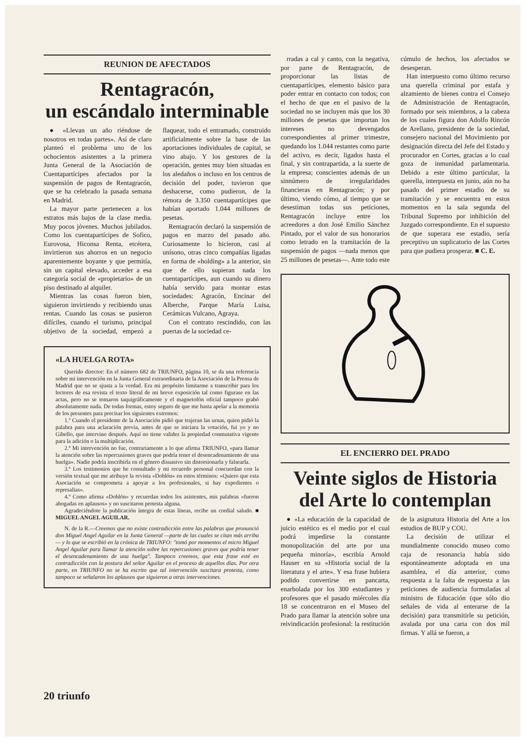REUNION DE AFECTADOS
Rentagracón,
un escándalo interminable
● «Llevan un año riéndose de nosotros en todas partes». Así de claro planteó el problema uno de los ochocientos asistentes a la primera Junta General de la Asociación de Cuentapartícipes afectados por la suspensión de pagos de Rentagracón, que se ha celebrado la pasada semana en Madrid.
La mayor parte pertenecen a los estratos más bajos de la clase media. Muy pocos jóvenes. Muchos jubilados. Como los cuentapartícipes de Sofico, Eurovosa, Hiconsa Renta, etcétera, invirtieron sus ahorros en un negocio aparentemente boyante y que permitía, sin un capital elevado, acceder a esa categoría social de «propietario» de un piso destinado al alquiler.
Mientras las cosas fueron bien, siguieron invirtiendo y recibiendo unas rentas. Cuando las cosas se pusieron difíciles, cuando el turismo, principal objetivo de la sociedad, empezó a flaquear, todo el entramado, construido artificialmente sobre la base de las aportaciones individuales de capital, se vino abajo. Y los gestores de la operación, gentes muy bien situadas en los aledaños o incluso en los centros de decisión del poder, tuvieron que deshacerse, como pudieron, de la rémora de 3.350 cuentapartícipes que habían aportado 1.044 millones de pesetas.
Rentagracón declaró la suspensión de pagos en marzo del pasado año. Curiosamente lo hicieron, casi al unísono, otras cinco compañías ligadas en forma de «holding» a la anterior, sin que de ello supieran nada los cuentapartícipes, aun cuando su dinero había servido para montar estas sociedades: Agracón, Encinar del Alberche, Parque María Luisa, Cerámicas Vulcano, Agraya.
Con el contrato rescindido, con las puertas de la sociedad ce-
«LA HUELGA ROTA»
Querido director: En el número 682 de TRIUNFO, página 10, se da una referencia sobre mi intervención en la Junta General extraordinaria de la Asociación de la Prensa de Madrid que no se ajusta a la verdad. Era mi propósito limitarme a transcribir para los lectores de esa revista el texto literal de mi breve exposición tal como figurase en las actas, pero no se tomaron taquigráficamente y el magnetofón oficial tampoco grabó absolutamente nada. De todas formas, estoy seguro de que me basta apelar a la memoria de los presentes para precisar los siguientes extremos:
1.º Cuando el presidente de la Asociación pidió que trajeran las urnas, quien pidió la palabra para una aclaración previa, antes de que se iniciara la votación, fui yo y no Gibello, que intervino después. Aquí no tiene validez la propiedad conmutativa vigente para la adición o la multiplicación.
2.º Mi intervención no fue, contrariamente a lo que afirma TRIUNFO, «para llamar la atención sobre las repercusiones graves que podría tener el desencadenamiento de una huelga». Nadie podría inscribirla en el género disuasivo sin distorsionarla y falsearla.
3.º Los testimonios que he consultado y mi recuerdo personal concuerdan con la versión textual que me atribuye la revista «Doblón» en estos términos: «Quiero que esta Asociación se comprometa a apoyar a los profesionales, si hay expedientes o represalias».
4.º Como afirma «Doblón» y recuerdan todos los asistentes, mis palabras «fueron ahogadas en aplausos» y no suscitaron protesta alguna.
Agradeciéndote la publicación íntegra de estas líneas, recibe un cordial saludo. ■ MIGUEL ANGEL AGUILAR.
N. de la R.—Creemos que no existe contradicción entre las palabras que pronunció don Miguel Angel Aguilar en la Junta General —parte de las cuales se citan más arriba— y lo que se escribió en la crónica de TRIUNFO: "tomó por momentos el micro Miguel Angel Aguilar para llamar la atención sobre las repercusiones graves que podría tener el desencadenamiento de una huelga". Tampoco creemos, que esta frase esté en contradicción con la postura del señor Aguilar en el proceso de aquellos días. Por otra parte, en TRIUNFO no se ha escrito que tal intervención suscitara protesta, como tampoco se señalaron los aplausos que siguieron a otras intervenciones.
rradas a cal y canto, con la negativa, por parte de Rentagracón, de proporcionar las listas de cuentapartícipes, elemento básico para poder entrar en contacto con todos; con el hecho de que en el pasivo de la sociedad no se incluyen más que los 30 millones de pesetas que importan los intereses no devengados correspondientes al primer trimestre, quedando los 1.044 restantes como parte del activo, es decir, ligados hasta el final, y sin contrapartida, a la suerte de la empresa; conscientes además de un sinnúmero de irregularidades financieras en Rentagracón; y por último, viendo cómo, al tiempo que se desestiman todas sus peticiones, Rentagracón incluye entre los acreedores a don José Emilio Sánchez Pintado, por el valor de sus honorarios como letrado en la tramitación de la suspensión de pagos —nada menos que 25 millones de pesetas—. Ante todo este cúmulo de hechos, los afectados se desesperan.
Han interpuesto como último recurso una querella criminal por estafa y alzamiento de bienes contra el Consejo de Administración de Rentagracón, formado por seis miembros, a la cabeza de los cuales figura don Adolfo Rincón de Arellano, presidente de la sociedad, consejero nacional del Movimiento por designación directa del Jefe del Estado y procurador en Cortes, gracias a lo cual goza de inmunidad parlamentaria. Debido a este último particular, la querella, interpuesta en junio, aún no ha pasado del primer estadio de su tramitación y se encuentra en estos momentos en la sala segunda del Tribunal Supremo por inhibición del Juzgado correspondiente. En el supuesto de que superara ese estadio, sería preceptivo un suplicatorio de las Cortes para que pudiera prosperar. ■ C. E.
EL ENCIERRO DEL PRADO
Veinte siglos de Historia
del Arte lo contemplan
● «La educación de la capacidad de juicio estético es el medio por el cual podrá impedirse la constante monopolización del arte por una pequeña minoría», escribía Arnold Hauser en su «Historia social de la literatura y el arte». Y esa frase hubiera podido convertirse en pancarta, enarbolada por los 300 estudiantes y profesores que el pasado miércoles día 18 se concentraron en el Museo del Prado para llamar la atención sobre una reivindicación profesional: la restitución de la asignatura Historia del Arte a los estudios de BUP y COU.
La decisión de utilizar el mundialmente conocido museo como caja de resonancia había sido espontáneamente adoptada en una asamblea, el día anterior, como respuesta a la falta de respuesta a las peticiones de audiencia formuladas al ministro de Educación (que sólo dio señales de vida al enterarse de la decisión) para transmitirle su petición, avalada por una carta con dos mil firmas. Y allá se fueron, a
20 triunfo